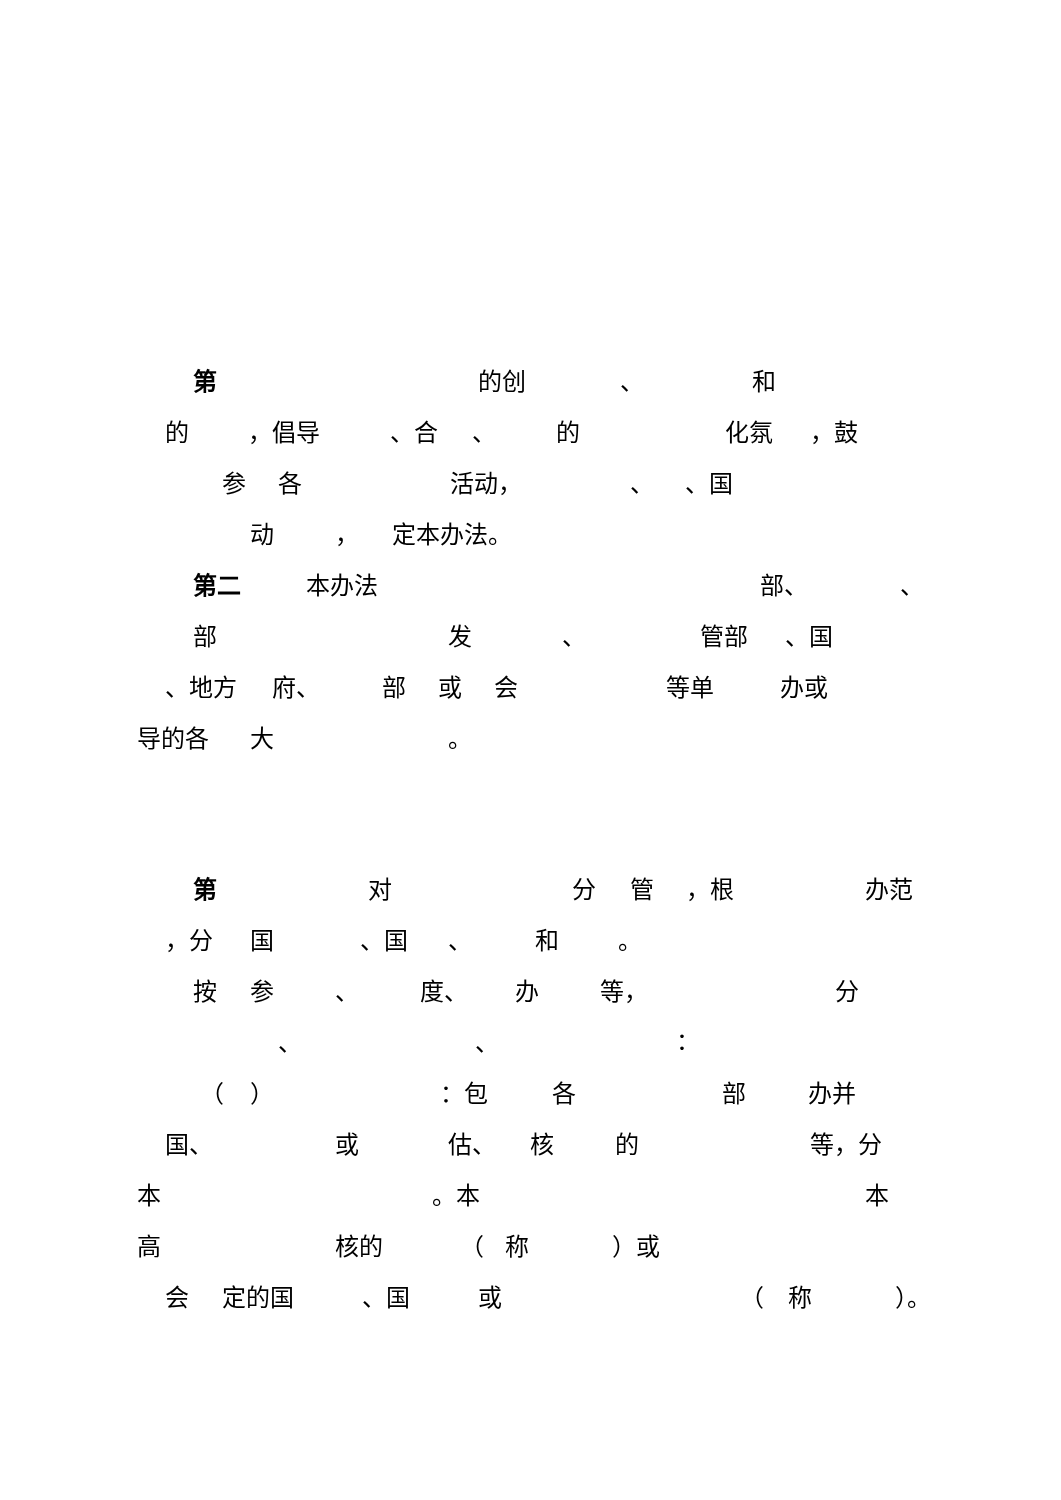第 的创 、 和
的 ，倡导 、合 、 的 化氛 ，鼓
参 各 活动， 、 、国
动 ， 定本办法。
第二 本办法 部、 、
部 发 、 管部 、国
、地方 府、 部 或 会 等单 办或
导的各 大 。
第 对 分 管 ，根 办范
，分 国 、国 、 和 。
按 参 、 度、 办 等， 分
、 、 ：
（ ） ：包 各 部 办并
国、 或 估、 核 的 等，分
本 。本 本
高 核的 （ 称 ）或
会 定的国 、国 或 （ 称 ）。